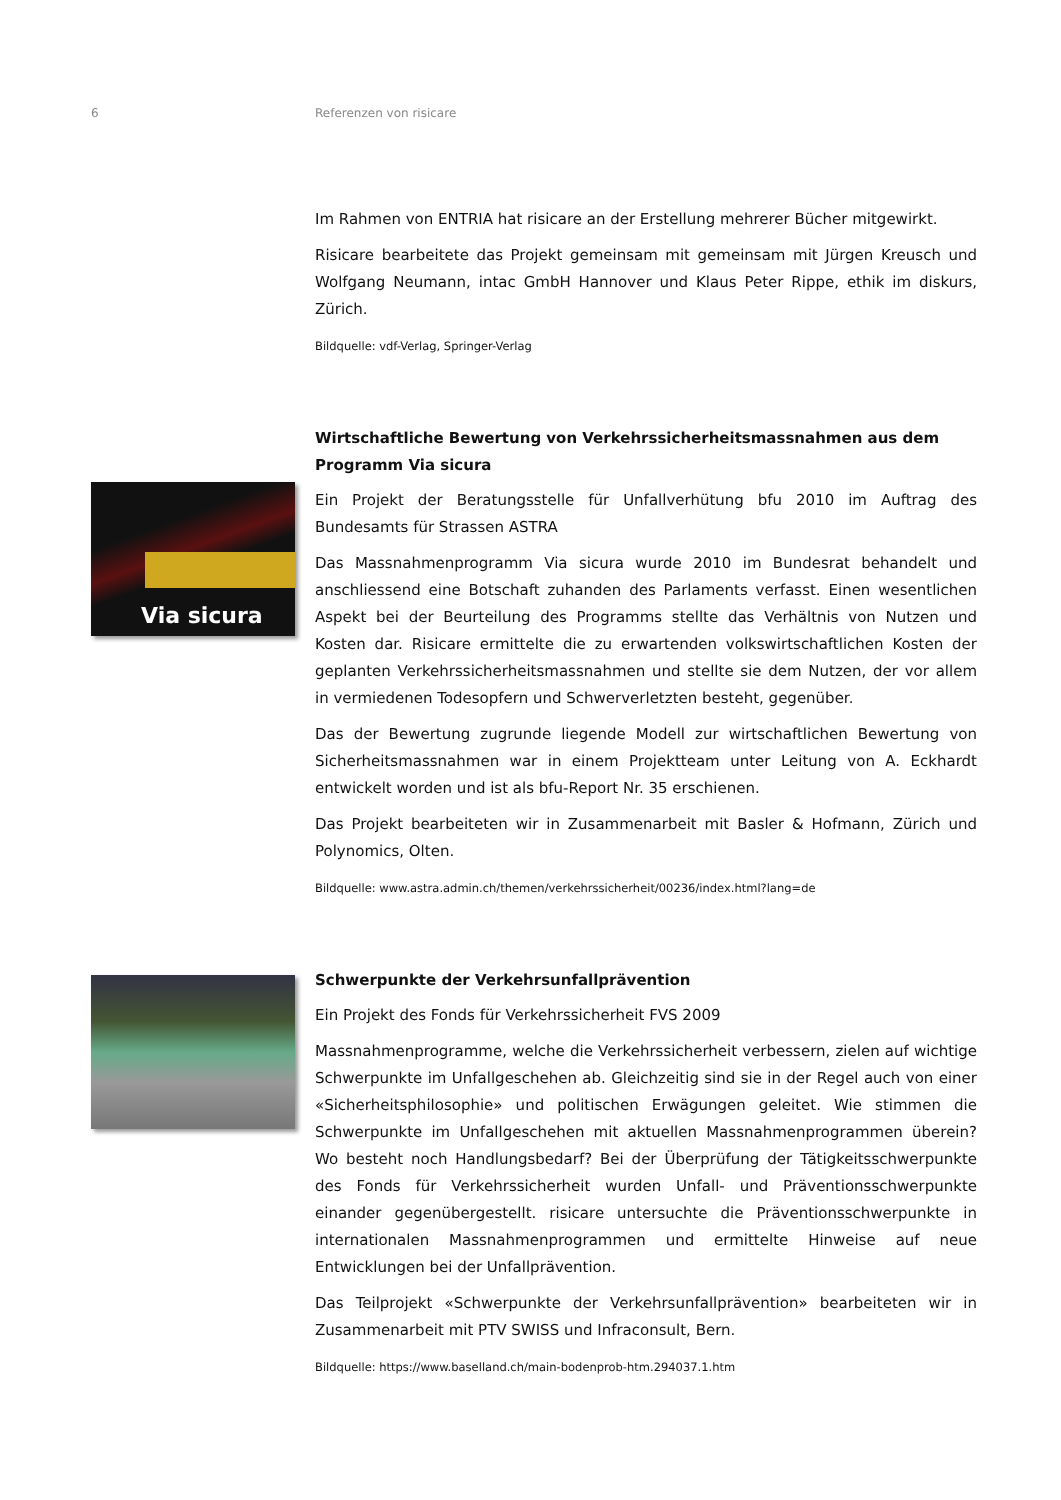6 Referenzen von risicare
Via sicura
Im Rahmen von ENTRIA hat risicare an der Erstellung mehrerer Bücher mitgewirkt.
Risicare bearbeitete das Projekt gemeinsam mit gemeinsam mit Jürgen Kreusch und Wolfgang Neumann, intac GmbH Hannover und Klaus Peter Rippe, ethik im diskurs, Zürich.
Bildquelle: vdf-Verlag, Springer-Verlag
Wirtschaftliche Bewertung von Verkehrssicherheitsmassnahmen aus dem Programm Via sicura
Ein Projekt der Beratungsstelle für Unfallverhütung bfu 2010 im Auftrag des Bundesamts für Strassen ASTRA
Das Massnahmenprogramm Via sicura wurde 2010 im Bundesrat behandelt und anschliessend eine Botschaft zuhanden des Parlaments verfasst. Einen wesentlichen Aspekt bei der Beurteilung des Programms stellte das Verhältnis von Nutzen und Kosten dar. Risicare ermittelte die zu erwartenden volkswirtschaftlichen Kosten der geplanten Verkehrssicherheitsmassnahmen und stellte sie dem Nutzen, der vor allem in vermiedenen Todesopfern und Schwerverletzten besteht, gegenüber.
Das der Bewertung zugrunde liegende Modell zur wirtschaftlichen Bewertung von Sicherheitsmassnahmen war in einem Projektteam unter Leitung von A. Eckhardt entwickelt worden und ist als bfu-Report Nr. 35 erschienen.
Das Projekt bearbeiteten wir in Zusammenarbeit mit Basler & Hofmann, Zürich und Polynomics, Olten.
Bildquelle: www.astra.admin.ch/themen/verkehrssicherheit/00236/index.html?lang=de
Schwerpunkte der Verkehrsunfallprävention
Ein Projekt des Fonds für Verkehrssicherheit FVS 2009
Massnahmenprogramme, welche die Verkehrssicherheit verbessern, zielen auf wichtige Schwerpunkte im Unfallgeschehen ab. Gleichzeitig sind sie in der Regel auch von einer «Sicherheitsphilosophie» und politischen Erwägungen geleitet. Wie stimmen die Schwerpunkte im Unfallgeschehen mit aktuellen Massnahmenprogrammen überein? Wo besteht noch Handlungsbedarf? Bei der Überprüfung der Tätigkeitsschwerpunkte des Fonds für Verkehrssicherheit wurden Unfall- und Präventionsschwerpunkte einander gegenübergestellt. risicare untersuchte die Präventionsschwerpunkte in internationalen Massnahmenprogrammen und ermittelte Hinweise auf neue Entwicklungen bei der Unfallprävention.
Das Teilprojekt «Schwerpunkte der Verkehrsunfallprävention» bearbeiteten wir in Zusammenarbeit mit PTV SWISS und Infraconsult, Bern.
Bildquelle: https://www.baselland.ch/main-bodenprob-htm.294037.1.htm